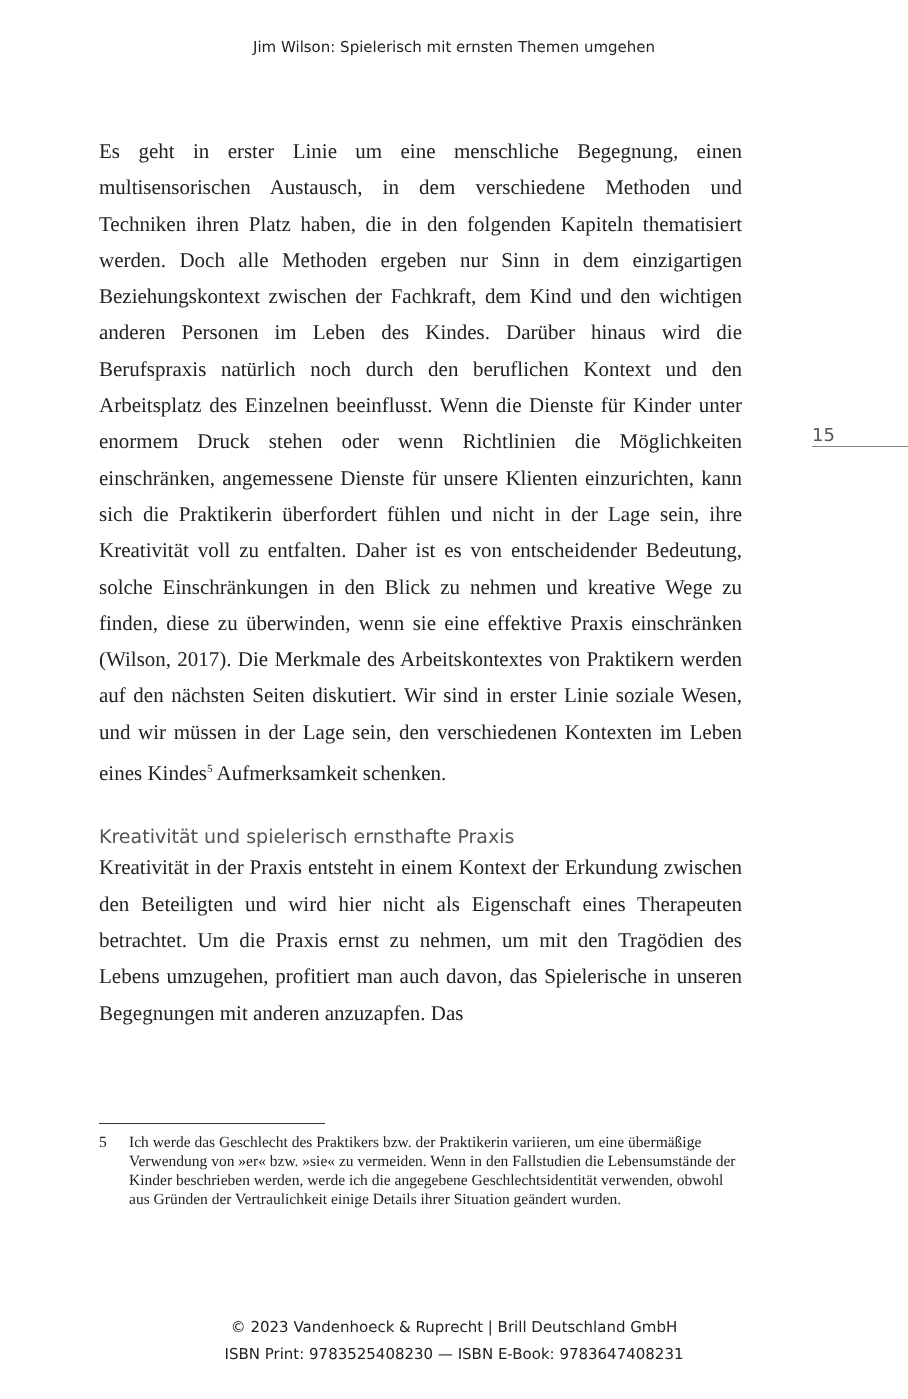Jim Wilson: Spielerisch mit ernsten Themen umgehen
Es geht in erster Linie um eine menschliche Begegnung, einen multisensorischen Austausch, in dem verschiedene Methoden und Techniken ihren Platz haben, die in den folgenden Kapiteln thematisiert werden. Doch alle Methoden ergeben nur Sinn in dem einzigartigen Beziehungskontext zwischen der Fachkraft, dem Kind und den wichtigen anderen Personen im Leben des Kindes. Darüber hinaus wird die Berufspraxis natürlich noch durch den beruflichen Kontext und den Arbeitsplatz des Einzelnen beeinflusst. Wenn die Dienste für Kinder unter enormem Druck stehen oder wenn Richtlinien die Möglichkeiten einschränken, angemessene Dienste für unsere Klienten einzurichten, kann sich die Praktikerin überfordert fühlen und nicht in der Lage sein, ihre Kreativität voll zu entfalten. Daher ist es von entscheidender Bedeutung, solche Einschränkungen in den Blick zu nehmen und kreative Wege zu finden, diese zu überwinden, wenn sie eine effektive Praxis einschränken (Wilson, 2017). Die Merkmale des Arbeitskontextes von Praktikern werden auf den nächsten Seiten diskutiert. Wir sind in erster Linie soziale Wesen, und wir müssen in der Lage sein, den verschiedenen Kontexten im Leben eines Kindes<sup>5</sup> Aufmerksamkeit schenken.
Kreativität und spielerisch ernsthafte Praxis
Kreativität in der Praxis entsteht in einem Kontext der Erkundung zwischen den Beteiligten und wird hier nicht als Eigenschaft eines Therapeuten betrachtet. Um die Praxis ernst zu nehmen, um mit den Tragödien des Lebens umzugehen, profitiert man auch davon, das Spielerische in unseren Begegnungen mit anderen anzuzapfen. Das
15
5 Ich werde das Geschlecht des Praktikers bzw. der Praktikerin variieren, um eine übermäßige Verwendung von »er« bzw. »sie« zu vermeiden. Wenn in den Fallstudien die Lebensumstände der Kinder beschrieben werden, werde ich die angegebene Geschlechtsidentität verwenden, obwohl aus Gründen der Vertraulichkeit einige Details ihrer Situation geändert wurden.
© 2023 Vandenhoeck & Ruprecht | Brill Deutschland GmbH
ISBN Print: 9783525408230 — ISBN E-Book: 9783647408231